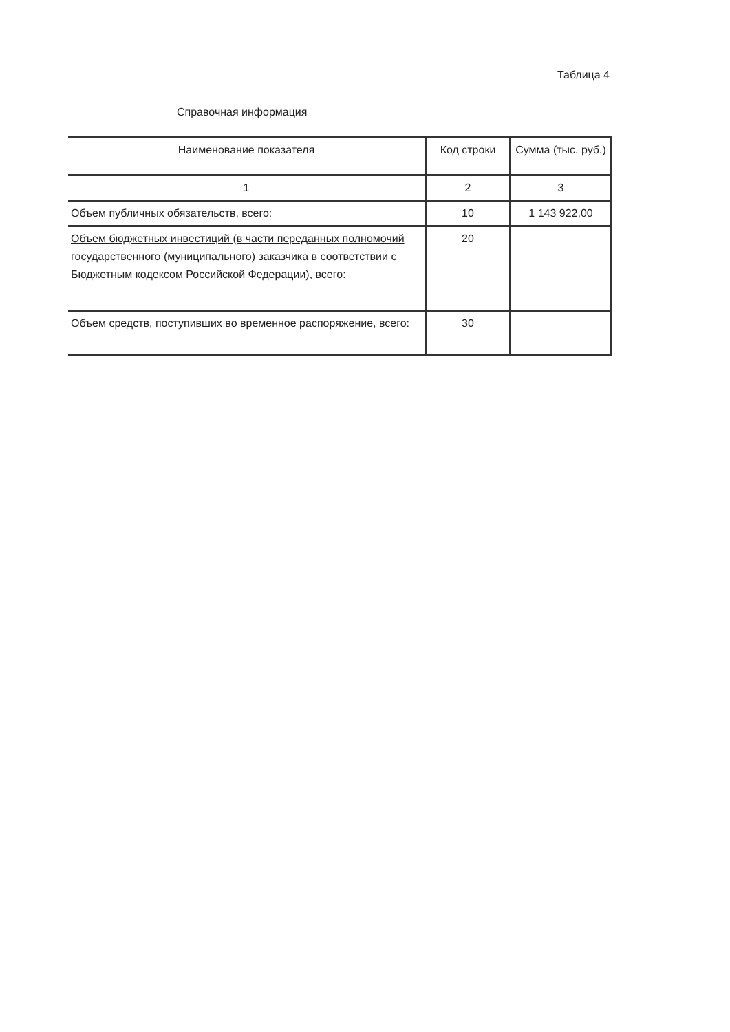Таблица 4
Справочная информация
| Наименование показателя | Код строки | Сумма (тыс. руб.) |
| --- | --- | --- |
| 1 | 2 | 3 |
| Объем публичных обязательств, всего: | 10 | 1 143 922,00 |
| Объем бюджетных инвестиций (в части переданных полномочий государственного (муниципального) заказчика в соответствии с Бюджетным кодексом Российской Федерации), всего: | 20 | |
| Объем средств, поступивших во временное распоряжение, всего: | 30 | |